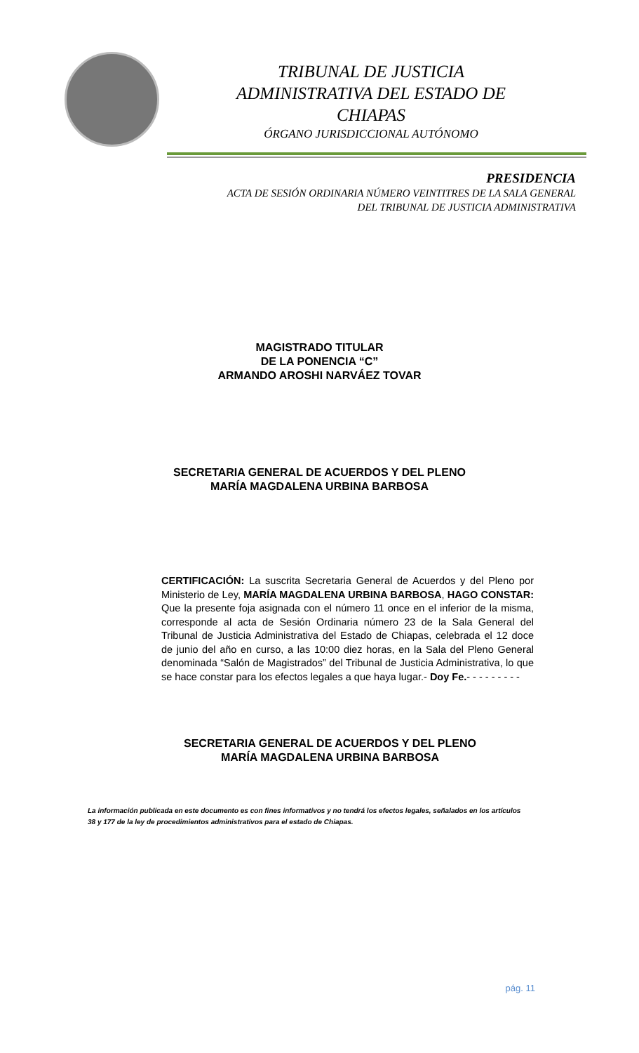TRIBUNAL DE JUSTICIA
ADMINISTRATIVA DEL ESTADO DE
CHIAPAS
ÓRGANO JURISDICCIONAL AUTÓNOMO
PRESIDENCIA
ACTA DE SESIÓN ORDINARIA NÚMERO VEINTITRES DE LA SALA GENERAL
DEL TRIBUNAL DE JUSTICIA ADMINISTRATIVA
MAGISTRADO TITULAR
DE LA PONENCIA “C”
ARMANDO AROSHI NARVÁEZ TOVAR
SECRETARIA GENERAL DE ACUERDOS Y DEL PLENO
MARÍA MAGDALENA URBINA BARBOSA
CERTIFICACIÓN: La suscrita Secretaria General de Acuerdos y del Pleno por Ministerio de Ley, MARÍA MAGDALENA URBINA BARBOSA, HAGO CONSTAR: Que la presente foja asignada con el número 11 once en el inferior de la misma, corresponde al acta de Sesión Ordinaria número 23 de la Sala General del Tribunal de Justicia Administrativa del Estado de Chiapas, celebrada el 12 doce de junio del año en curso, a las 10:00 diez horas, en la Sala del Pleno General denominada “Salón de Magistrados” del Tribunal de Justicia Administrativa, lo que se hace constar para los efectos legales a que haya lugar.- Doy Fe.- - - - - - - - -
SECRETARIA GENERAL DE ACUERDOS Y DEL PLENO
MARÍA MAGDALENA URBINA BARBOSA
La información publicada en este documento es con fines informativos y no tendrá los efectos legales, señalados en los artículos 38 y 177 de la ley de procedimientos administrativos para el estado de Chiapas.
pág. 11